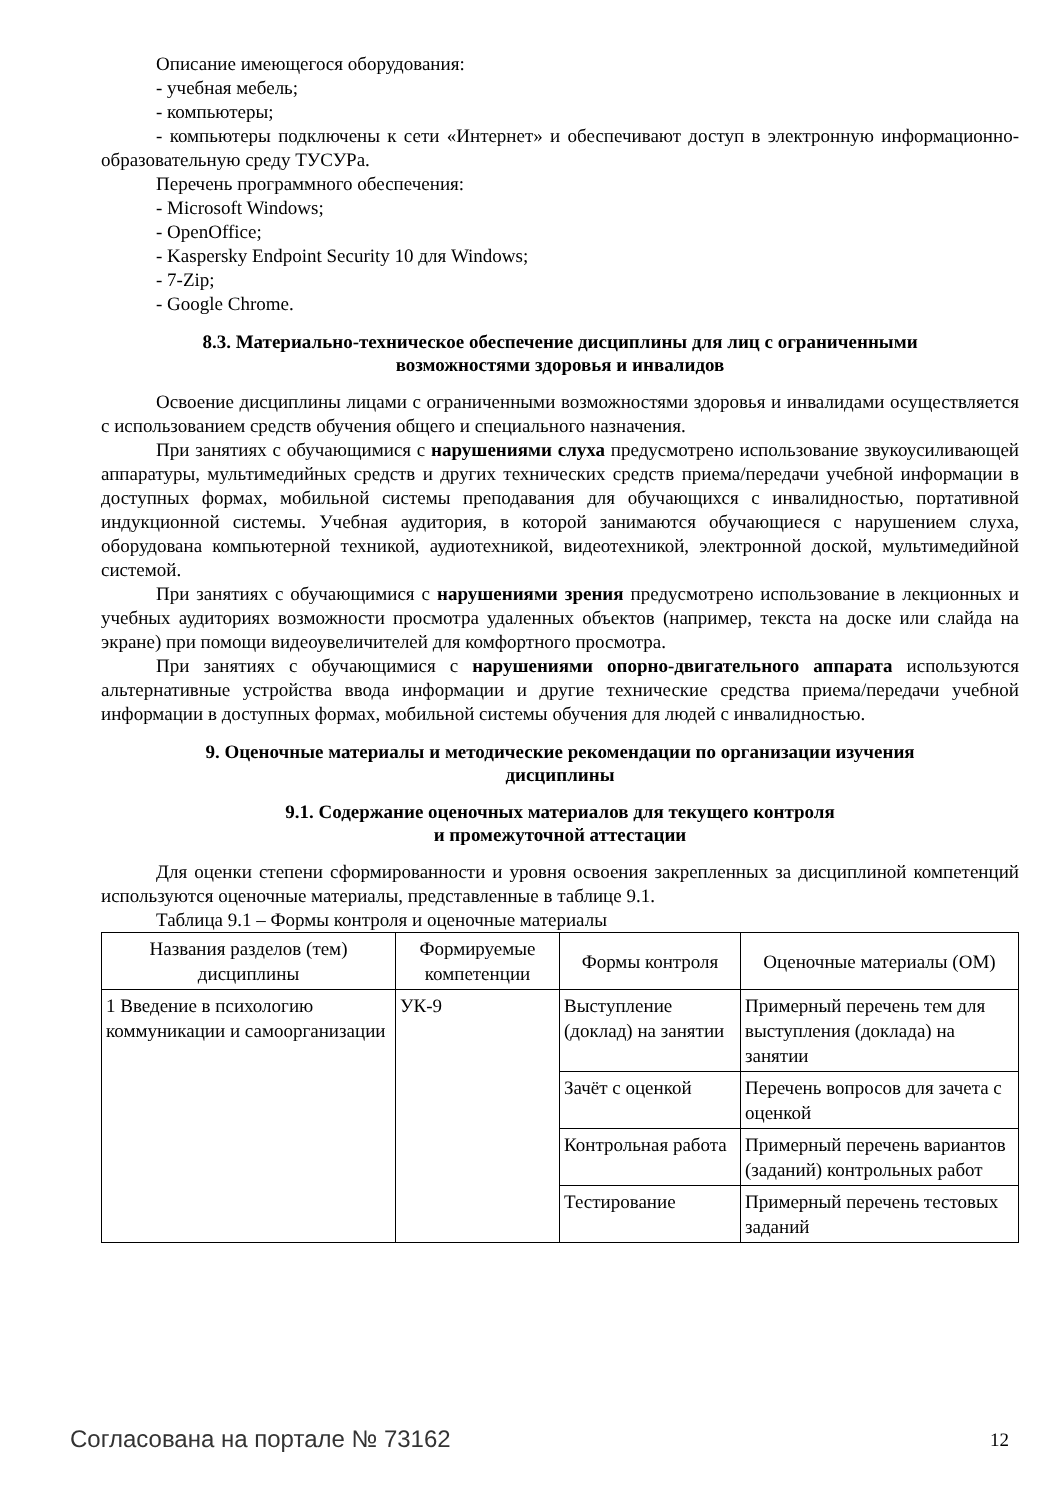Описание имеющегося оборудования:
- учебная мебель;
- компьютеры;
- компьютеры подключены к сети «Интернет» и обеспечивают доступ в электронную информационно-образовательную среду ТУСУРа.
Перечень программного обеспечения:
- Microsoft Windows;
- OpenOffice;
- Kaspersky Endpoint Security 10 для Windows;
- 7-Zip;
- Google Chrome.
8.3. Материально-техническое обеспечение дисциплины для лиц с ограниченными
возможностями здоровья и инвалидов
Освоение дисциплины лицами с ограниченными возможностями здоровья и инвалидами осуществляется с использованием средств обучения общего и специального назначения.
При занятиях с обучающимися с нарушениями слуха предусмотрено использование звукоусиливающей аппаратуры, мультимедийных средств и других технических средств приема/передачи учебной информации в доступных формах, мобильной системы преподавания для обучающихся с инвалидностью, портативной индукционной системы. Учебная аудитория, в которой занимаются обучающиеся с нарушением слуха, оборудована компьютерной техникой, аудиотехникой, видеотехникой, электронной доской, мультимедийной системой.
При занятиях с обучающимися с нарушениями зрения предусмотрено использование в лекционных и учебных аудиториях возможности просмотра удаленных объектов (например, текста на доске или слайда на экране) при помощи видеоувеличителей для комфортного просмотра.
При занятиях с обучающимися с нарушениями опорно-двигательного аппарата используются альтернативные устройства ввода информации и другие технические средства приема/передачи учебной информации в доступных формах, мобильной системы обучения для людей с инвалидностью.
9. Оценочные материалы и методические рекомендации по организации изучения
дисциплины
9.1. Содержание оценочных материалов для текущего контроля
и промежуточной аттестации
Для оценки степени сформированности и уровня освоения закрепленных за дисциплиной компетенций используются оценочные материалы, представленные в таблице 9.1.
Таблица 9.1 – Формы контроля и оценочные материалы
| Названия разделов (тем) дисциплины | Формируемые компетенции | Формы контроля | Оценочные материалы (ОМ) |
| --- | --- | --- | --- |
| 1 Введение в психологию коммуникации и самоорганизации | УК-9 | Выступление (доклад) на занятии | Примерный перечень тем для выступления (доклада) на занятии |
| | | Зачёт с оценкой | Перечень вопросов для зачета с оценкой |
| | | Контрольная работа | Примерный перечень вариантов (заданий) контрольных работ |
| | | Тестирование | Примерный перечень тестовых заданий |
Согласована на портале № 73162 12